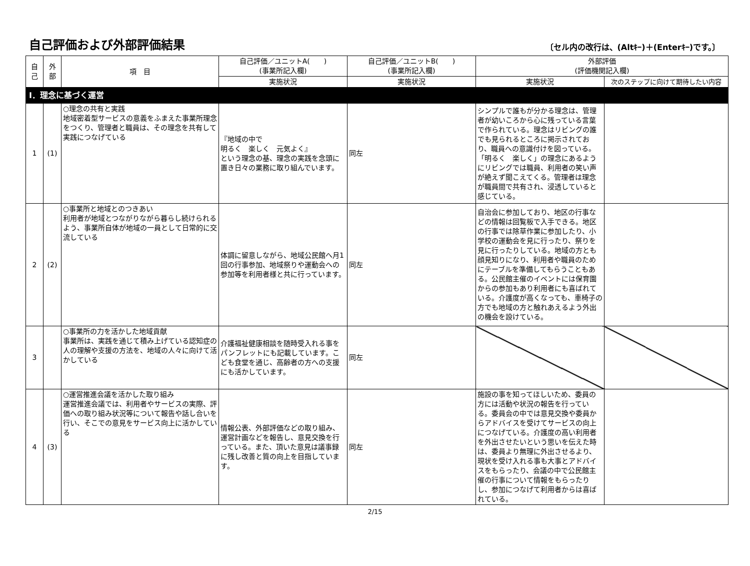自己評価および外部評価結果
〔セル内の改行は、(Altｷｰ)＋(Enterｷｰ)です。〕
| 自 己 | 外 部 | 項 目 | 自己評価／ユニットA( ) (事業所記入欄) | 自己評価／ユニットB( ) (事業所記入欄) | 外部評価 (評価機関記入欄) | |
| --- | --- | --- | --- | --- | --- | --- |
| | | | 実施状況 | 実施状況 | 実施状況 | 次のステップに向けて期待したい内容 |
| Ⅰ．理念に基づく運営 | | | | | | |
| 1 | (1) | ○理念の共有と実践 地域密着型サービスの意義をふまえた事業所理念をつくり、管理者と職員は、その理念を共有して実践につなげている | 『地域の中で 明るく 楽しく 元気よく』 という理念の基、理念の実践を念頭に置き日々の業務に取り組んでいます。 | 同左 | シンプルで誰もが分かる理念は、管理者が幼いころから心に残っている言葉で作られている。理念はリビングの誰でも見られるところに掲示されており、職員への意識付けを図っている。「明るく 楽しく」の理念にあるようにリビングでは職員、利用者の笑い声が絶えず聞こえてくる。管理者は理念が職員間で共有され、浸透していると感じている。 | |
| 2 | (2) | ○事業所と地域とのつきあい 利用者が地域とつながりながら暮らし続けられるよう、事業所自体が地域の一員として日常的に交流している | 体調に留意しながら、地域公民館へ月1回の行事参加、地域祭りや運動会への参加等を利用者様と共に行っています。 | 同左 | 自治会に参加しており、地区の行事などの情報は回覧板で入手できる。地区の行事では除草作業に参加したり、小学校の運動会を見に行ったり、祭りを見に行ったりしている。地域の方とも顔見知りになり、利用者や職員のためにテーブルを準備してもらうこともある。公民館主催のイベントには保育園からの参加もあり利用者にも喜ばれている。介護度が高くなっても、車椅子の方でも地域の方と触れあえるよう外出の機会を設けている。 | |
| 3 | | ○事業所の力を活かした地域貢献 事業所は、実践を通じて積み上げている認知症の人の理解や支援の方法を、地域の人々に向けて活かしている | 介護福祉健康相談を随時受入れる事をパンフレットにも記載しています。こども食堂を通じ、高齢者の方への支援にも活かしています。 | 同左 | | |
| 4 | (3) | ○運営推進会議を活かした取り組み 運営推進会議では、利用者やサービスの実際、評価への取り組み状況等について報告や話し合いを行い、そこでの意見をサービス向上に活かしている | 情報公表、外部評価などの取り組み、運営計画などを報告し、意見交換を行っている。また、頂いた意見は議事録に残し改善と質の向上を目指しています。 | 同左 | 施設の事を知ってほしいため、委員の方には活動や状況の報告を行っている。委員会の中では意見交換や委員からアドバイスを受けてサービスの向上につなげている。介護度の高い利用者を外出させたいという思いを伝えた時は、委員より無理に外出させるより、現状を受け入れる事も大事とアドバイスをもらったり、会議の中で公民館主催の行事について情報をもらったりし、参加につなげて利用者からは喜ばれている。 | |
2/15